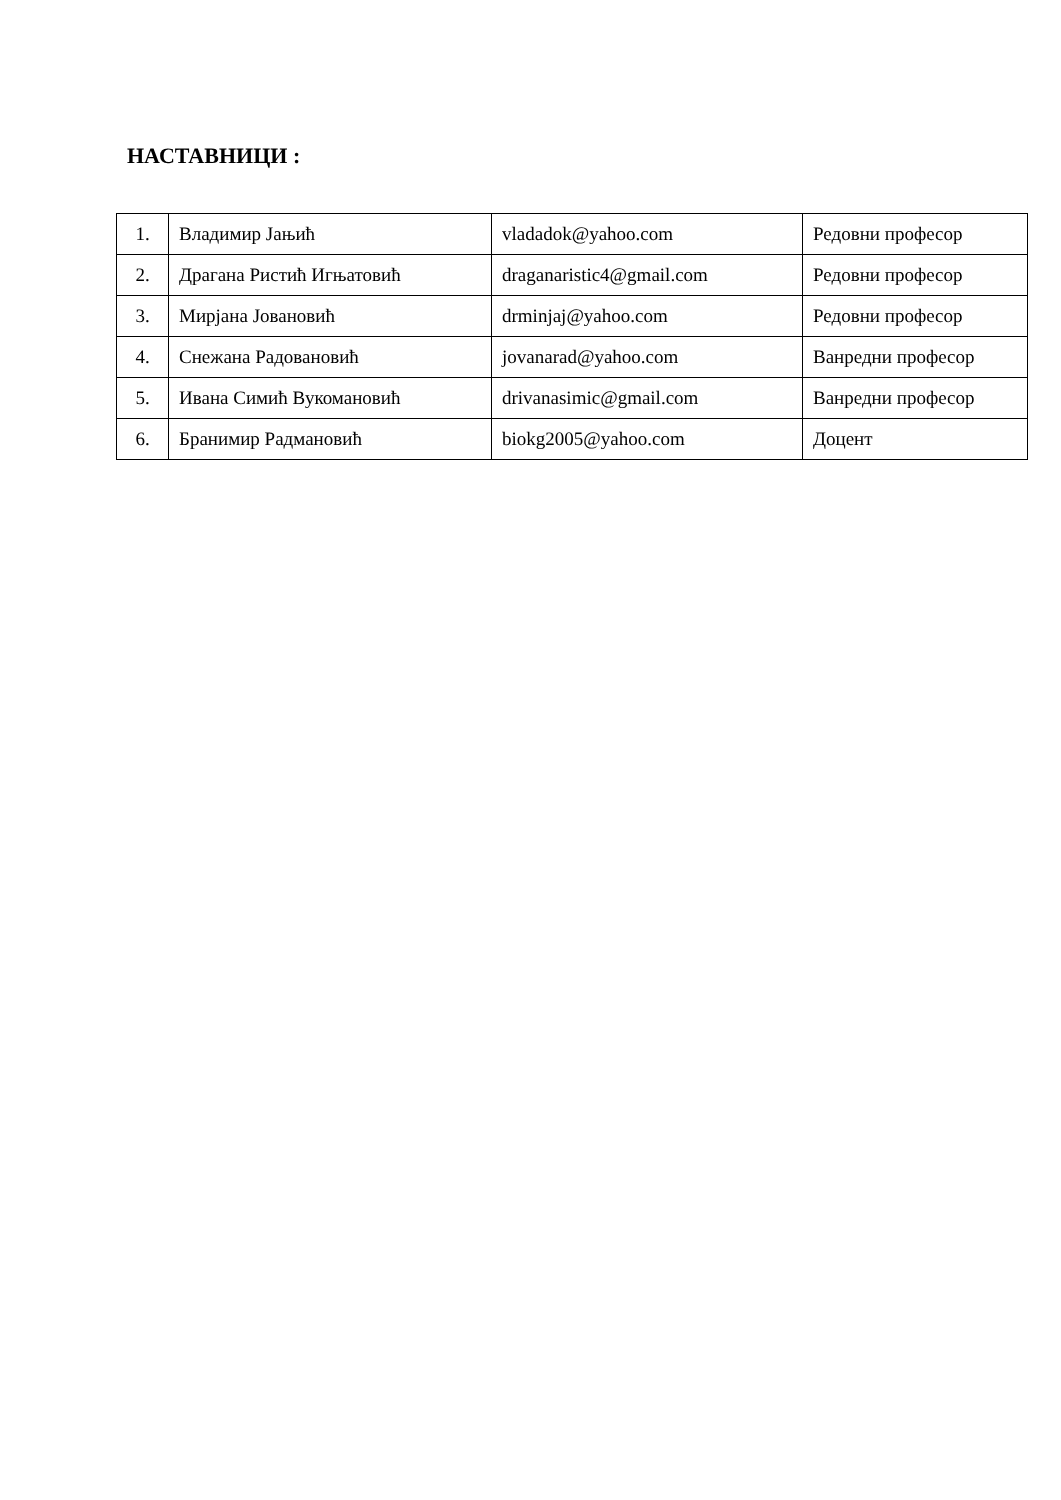НАСТАВНИЦИ :
| 1. | Владимир Јањић | vladadok@yahoo.com | Редовни професор |
| 2. | Драгана Ристић Игњатовић | draganaristic4@gmail.com | Редовни професор |
| 3. | Мирјана Јовановић | drminjaj@yahoo.com | Редовни професор |
| 4. | Снежана Радовановић | jovanarad@yahoo.com | Ванредни професор |
| 5. | Ивана Симић Вукомановић | drivanasimic@gmail.com | Ванредни професор |
| 6. | Бранимир Радмановић | biokg2005@yahoo.com | Доцент |